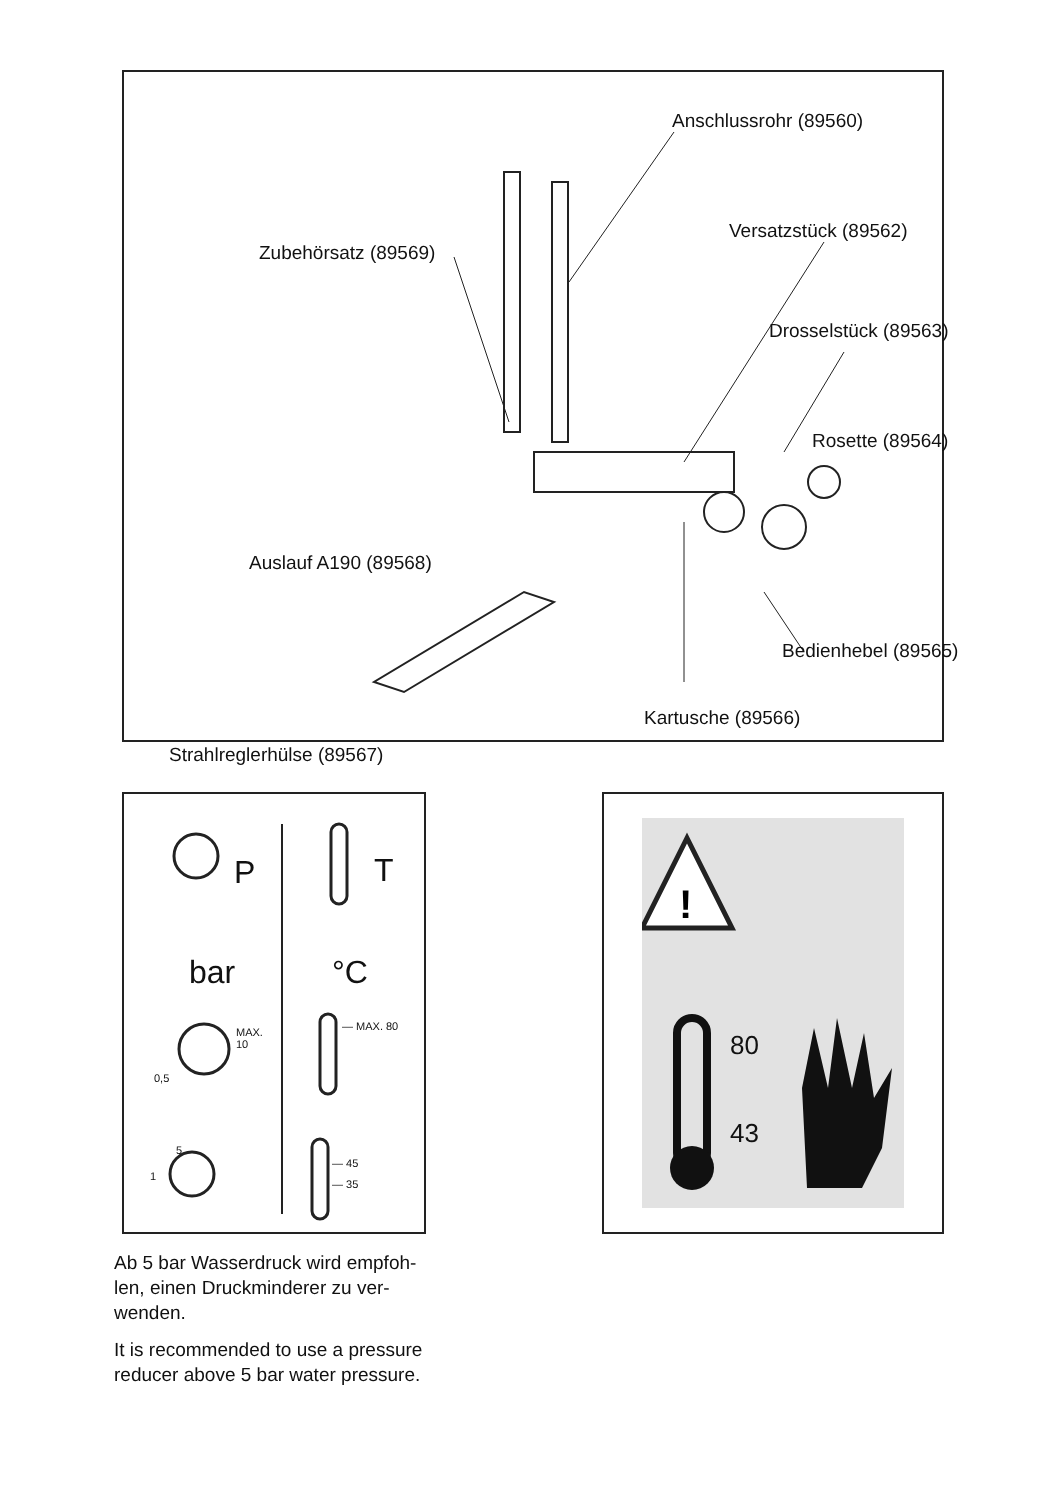Anschlussrohr (89560)
Versatzstück (89562)
Zubehörsatz (89569)
Drosselstück (89563)
Rosette (89564)
Auslauf A190 (89568)
Bedienhebel (89565)
Kartusche (89566)
Strahlreglerhülse (89567)
P T
bar °C
MAX.
10
0,5
— MAX. 80
5
1
— 45
— 35
!
80
43
Ab 5 bar Wasserdruck wird empfoh-
len, einen Druckminderer zu ver-
wenden.
It is recommended to use a pressure
reducer above 5 bar water pressure.